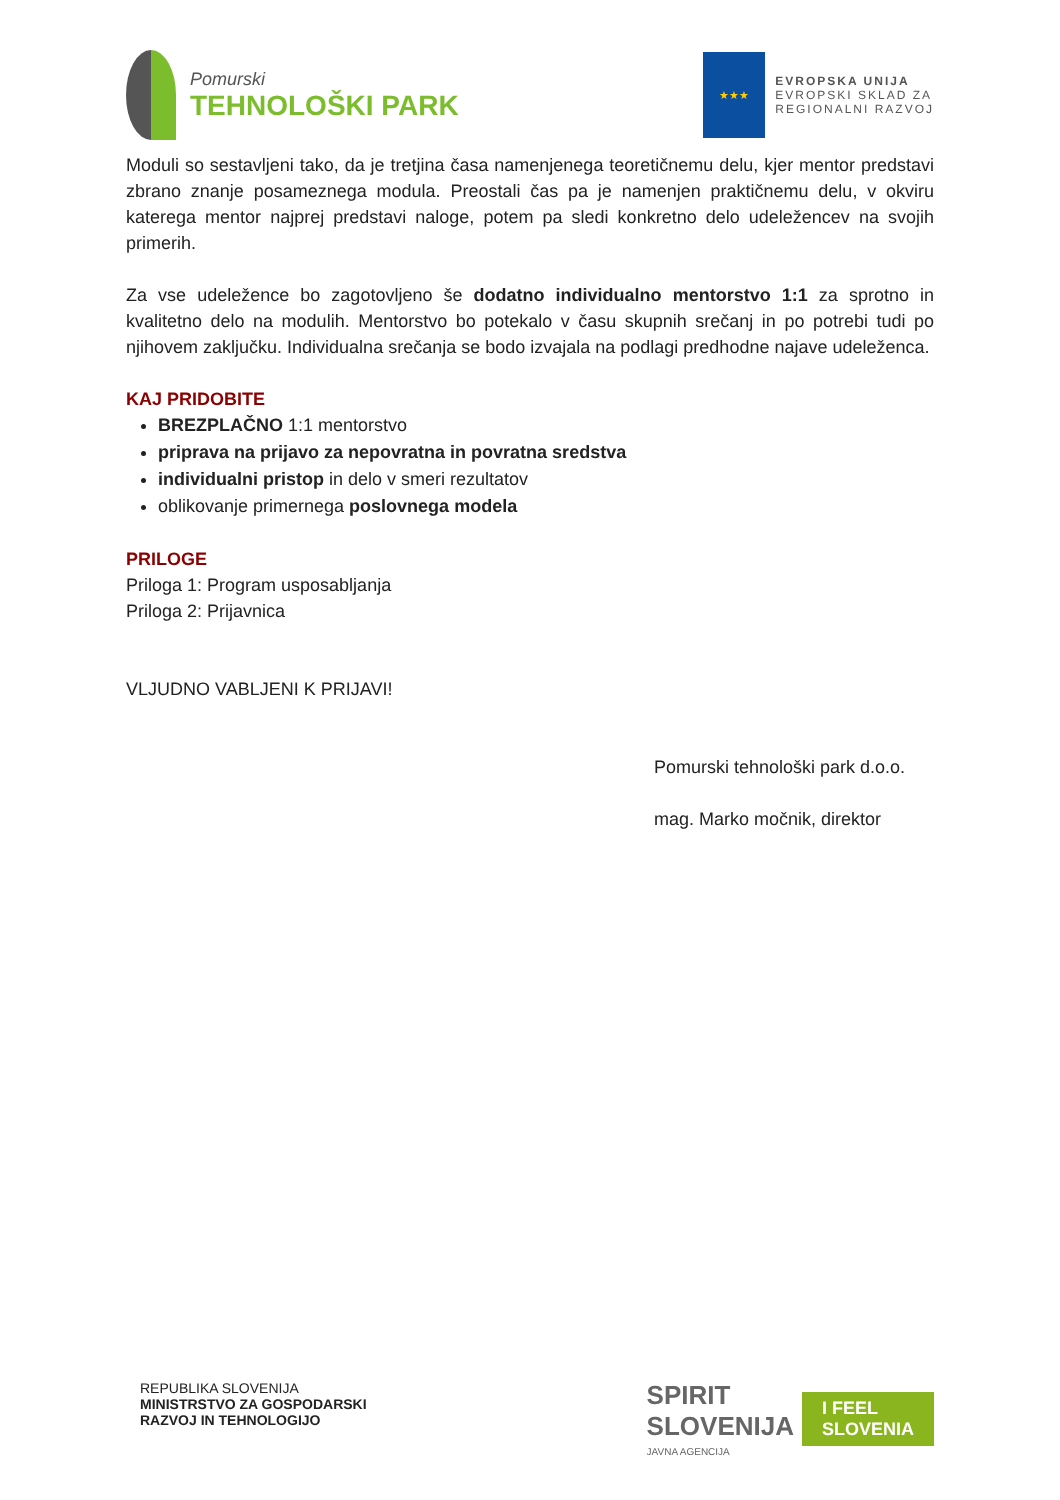Pomurski
TEHNOLOŠKI PARK
★★★
EVROPSKA UNIJA
EVROPSKI SKLAD ZA
REGIONALNI RAZVOJ
Moduli so sestavljeni tako, da je tretjina časa namenjenega teoretičnemu delu, kjer mentor predstavi zbrano znanje posameznega modula. Preostali čas pa je namenjen praktičnemu delu, v okviru katerega mentor najprej predstavi naloge, potem pa sledi konkretno delo udeležencev na svojih primerih.
Za vse udeležence bo zagotovljeno še dodatno individualno mentorstvo 1:1 za sprotno in kvalitetno delo na modulih. Mentorstvo bo potekalo v času skupnih srečanj in po potrebi tudi po njihovem zaključku. Individualna srečanja se bodo izvajala na podlagi predhodne najave udeleženca.
KAJ PRIDOBITE
BREZPLAČNO 1:1 mentorstvo
priprava na prijavo za nepovratna in povratna sredstva
individualni pristop in delo v smeri rezultatov
oblikovanje primernega poslovnega modela
PRILOGE
Priloga 1: Program usposabljanja
Priloga 2: Prijavnica
VLJUDNO VABLJENI K PRIJAVI!
Pomurski tehnološki park d.o.o.
mag. Marko močnik, direktor
REPUBLIKA SLOVENIJA
MINISTRSTVO ZA GOSPODARSKI
RAZVOJ IN TEHNOLOGIJO
SPIRIT
SLOVENIJA
JAVNA AGENCIJA
I FEEL
SLOVENIA